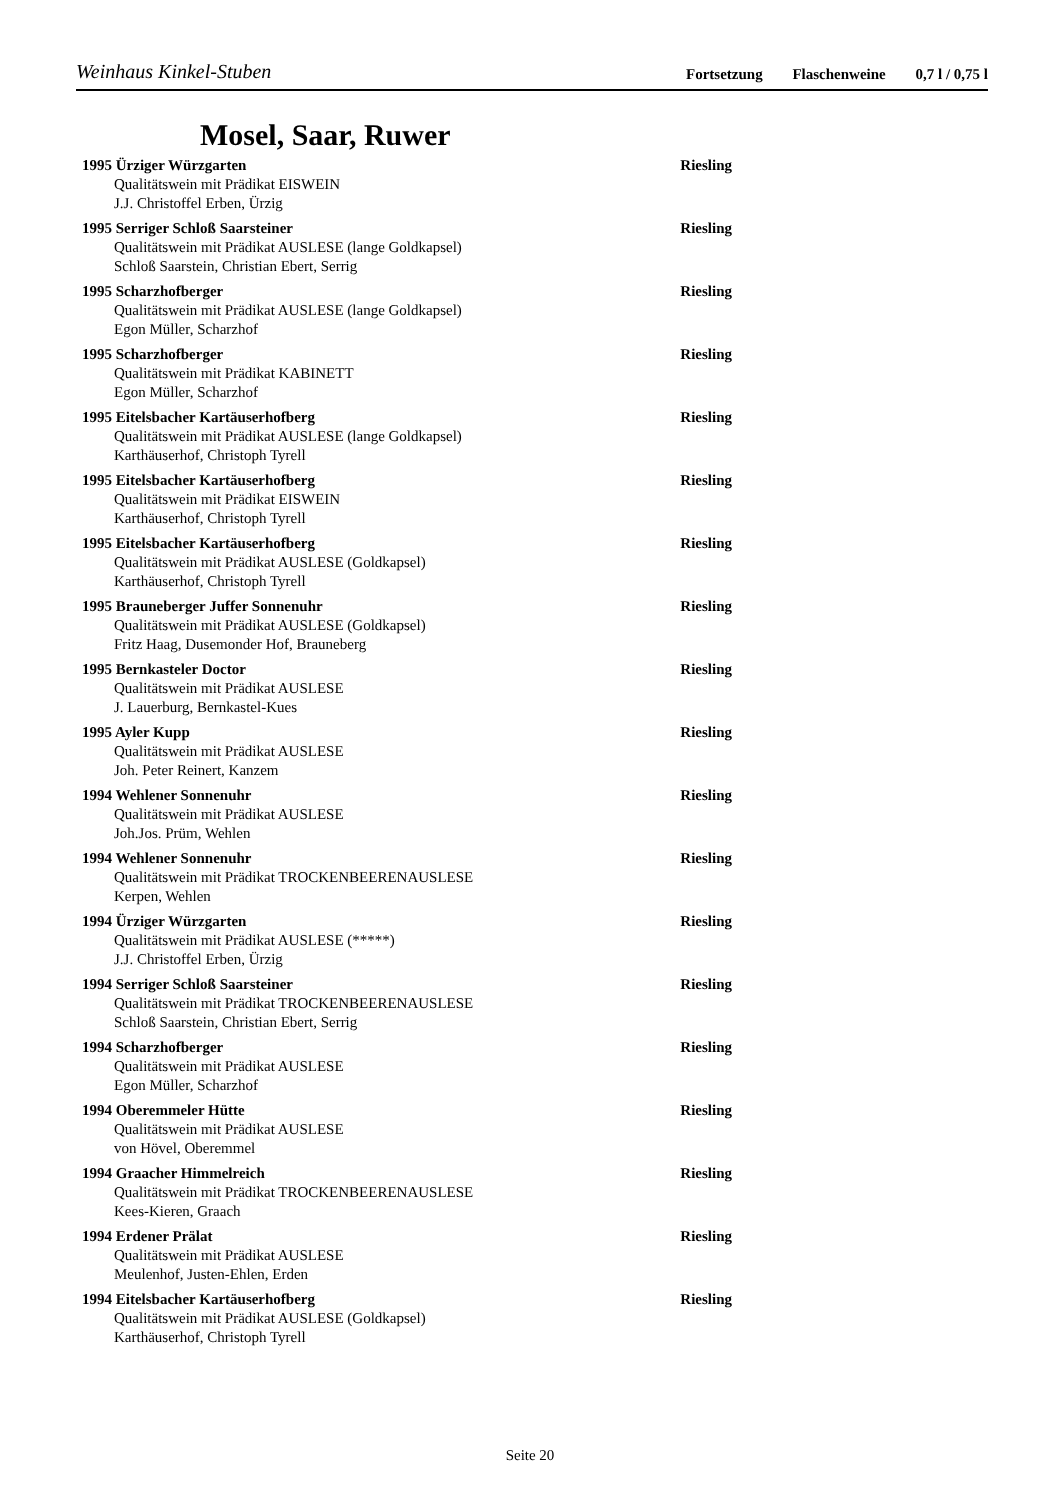Weinhaus Kinkel-Stuben
Fortsetzung Flaschenweine 0,7 l / 0,75 l
Mosel, Saar, Ruwer
1995 Ürziger Würzgarten Riesling
Qualitätswein mit Prädikat EISWEIN
J.J. Christoffel Erben, Ürzig
1995 Serriger Schloß Saarsteiner Riesling
Qualitätswein mit Prädikat AUSLESE (lange Goldkapsel)
Schloß Saarstein, Christian Ebert, Serrig
1995 Scharzhofberger Riesling
Qualitätswein mit Prädikat AUSLESE (lange Goldkapsel)
Egon Müller, Scharzhof
1995 Scharzhofberger Riesling
Qualitätswein mit Prädikat KABINETT
Egon Müller, Scharzhof
1995 Eitelsbacher Kartäuserhofberg Riesling
Qualitätswein mit Prädikat AUSLESE (lange Goldkapsel)
Karthäuserhof, Christoph Tyrell
1995 Eitelsbacher Kartäuserhofberg Riesling
Qualitätswein mit Prädikat EISWEIN
Karthäuserhof, Christoph Tyrell
1995 Eitelsbacher Kartäuserhofberg Riesling
Qualitätswein mit Prädikat AUSLESE (Goldkapsel)
Karthäuserhof, Christoph Tyrell
1995 Brauneberger Juffer Sonnenuhr Riesling
Qualitätswein mit Prädikat AUSLESE (Goldkapsel)
Fritz Haag, Dusemonder Hof, Brauneberg
1995 Bernkasteler Doctor Riesling
Qualitätswein mit Prädikat AUSLESE
J. Lauerburg, Bernkastel-Kues
1995 Ayler Kupp Riesling
Qualitätswein mit Prädikat AUSLESE
Joh. Peter Reinert, Kanzem
1994 Wehlener Sonnenuhr Riesling
Qualitätswein mit Prädikat AUSLESE
Joh.Jos. Prüm, Wehlen
1994 Wehlener Sonnenuhr Riesling
Qualitätswein mit Prädikat TROCKENBEERENAUSLESE
Kerpen, Wehlen
1994 Ürziger Würzgarten Riesling
Qualitätswein mit Prädikat AUSLESE (*****)
J.J. Christoffel Erben, Ürzig
1994 Serriger Schloß Saarsteiner Riesling
Qualitätswein mit Prädikat TROCKENBEERENAUSLESE
Schloß Saarstein, Christian Ebert, Serrig
1994 Scharzhofberger Riesling
Qualitätswein mit Prädikat AUSLESE
Egon Müller, Scharzhof
1994 Oberemmeler Hütte Riesling
Qualitätswein mit Prädikat AUSLESE
von Hövel, Oberemmel
1994 Graacher Himmelreich Riesling
Qualitätswein mit Prädikat TROCKENBEERENAUSLESE
Kees-Kieren, Graach
1994 Erdener Prälat Riesling
Qualitätswein mit Prädikat AUSLESE
Meulenhof, Justen-Ehlen, Erden
1994 Eitelsbacher Kartäuserhofberg Riesling
Qualitätswein mit Prädikat AUSLESE (Goldkapsel)
Karthäuserhof, Christoph Tyrell
Seite 20